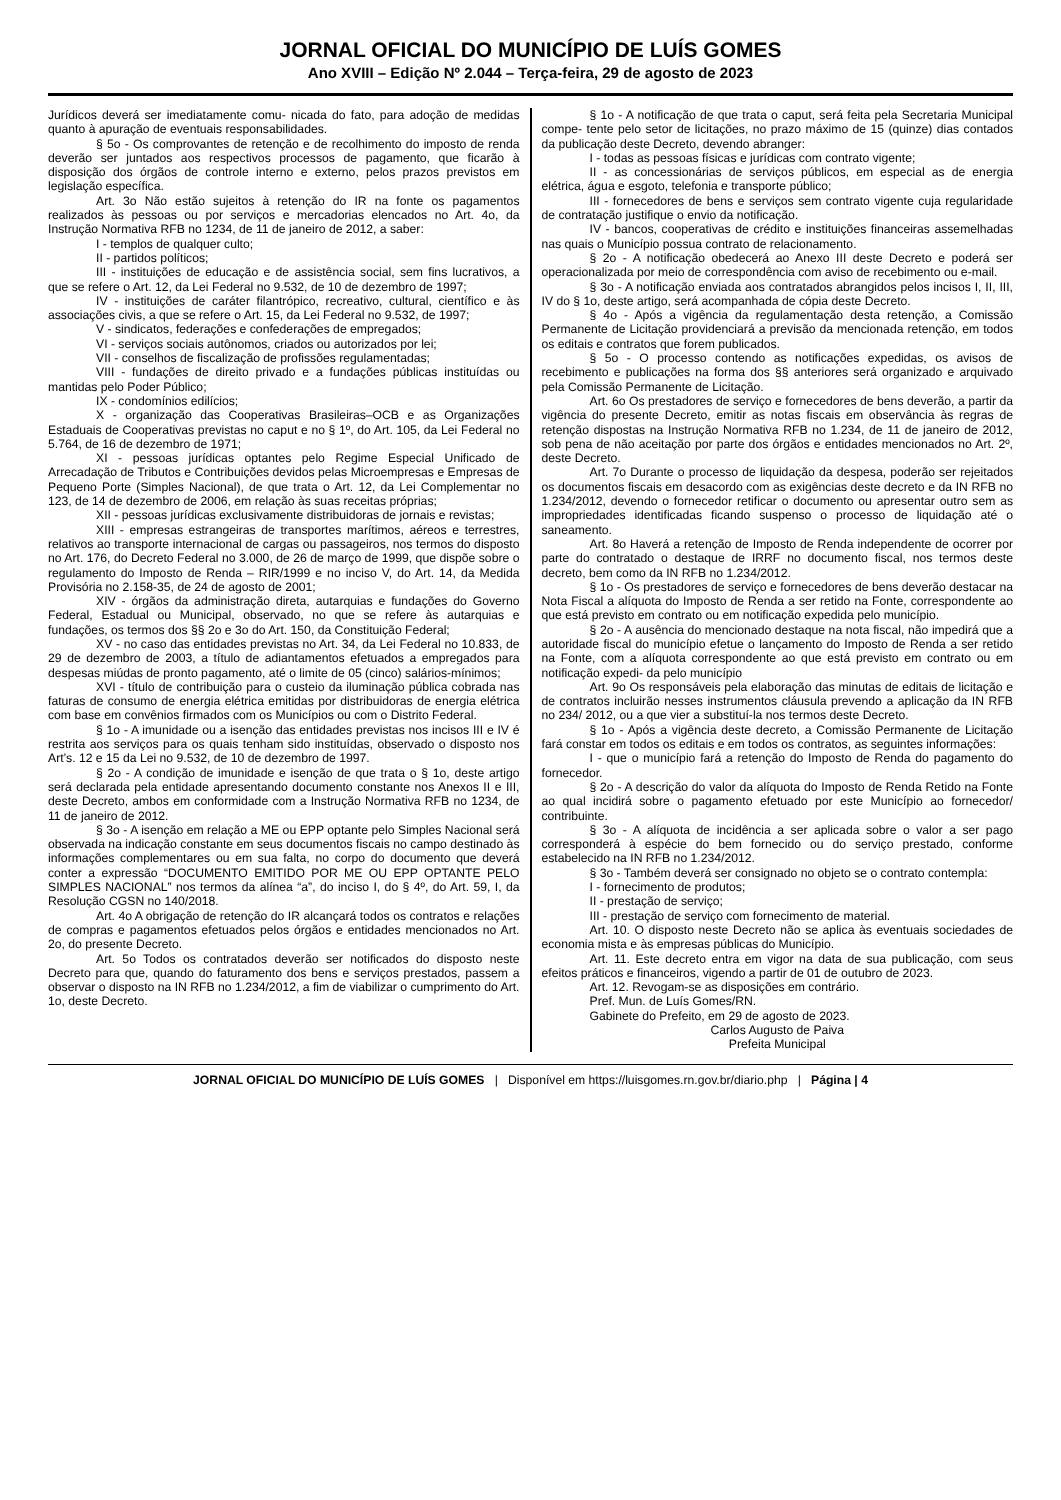JORNAL OFICIAL DO MUNICÍPIO DE LUÍS GOMES
Ano XVIII – Edição Nº 2.044 – Terça-feira, 29 de agosto de 2023
Jurídicos deverá ser imediatamente comu- nicada do fato, para adoção de medidas quanto à apuração de eventuais responsabilidades.
§ 5o - Os comprovantes de retenção e de recolhimento do imposto de renda deverão ser juntados aos respectivos processos de pagamento, que ficarão à disposição dos órgãos de controle interno e externo, pelos prazos previstos em legislação específica.
Art. 3o Não estão sujeitos à retenção do IR na fonte os pagamentos realizados às pessoas ou por serviços e mercadorias elencados no Art. 4o, da Instrução Normativa RFB no 1234, de 11 de janeiro de 2012, a saber:
I - templos de qualquer culto;
II - partidos políticos;
III - instituições de educação e de assistência social, sem fins lucrativos, a que se refere o Art. 12, da Lei Federal no 9.532, de 10 de dezembro de 1997;
IV - instituições de caráter filantrópico, recreativo, cultural, científico e às associações civis, a que se refere o Art. 15, da Lei Federal no 9.532, de 1997;
V - sindicatos, federações e confederações de empregados;
VI - serviços sociais autônomos, criados ou autorizados por lei;
VII - conselhos de fiscalização de profissões regulamentadas;
VIII - fundações de direito privado e a fundações públicas instituídas ou mantidas pelo Poder Público;
IX - condomínios edilícios;
X - organização das Cooperativas Brasileiras–OCB e as Organizações Estaduais de Cooperativas previstas no caput e no § 1º, do Art. 105, da Lei Federal no 5.764, de 16 de dezembro de 1971;
XI - pessoas jurídicas optantes pelo Regime Especial Unificado de Arrecadação de Tributos e Contribuições devidos pelas Microempresas e Empresas de Pequeno Porte (Simples Nacional), de que trata o Art. 12, da Lei Complementar no 123, de 14 de dezembro de 2006, em relação às suas receitas próprias;
XII - pessoas jurídicas exclusivamente distribuidoras de jornais e revistas;
XIII - empresas estrangeiras de transportes marítimos, aéreos e terrestres, relativos ao transporte internacional de cargas ou passageiros, nos termos do disposto no Art. 176, do Decreto Federal no 3.000, de 26 de março de 1999, que dispõe sobre o regulamento do Imposto de Renda – RIR/1999 e no inciso V, do Art. 14, da Medida Provisória no 2.158-35, de 24 de agosto de 2001;
XIV - órgãos da administração direta, autarquias e fundações do Governo Federal, Estadual ou Municipal, observado, no que se refere às autarquias e fundações, os termos dos §§ 2o e 3o do Art. 150, da Constituição Federal;
XV - no caso das entidades previstas no Art. 34, da Lei Federal no 10.833, de 29 de dezembro de 2003, a título de adiantamentos efetuados a empregados para despesas miúdas de pronto pagamento, até o limite de 05 (cinco) salários-mínimos;
XVI - título de contribuição para o custeio da iluminação pública cobrada nas faturas de consumo de energia elétrica emitidas por distribuidoras de energia elétrica com base em convênios firmados com os Municípios ou com o Distrito Federal.
§ 1o - A imunidade ou a isenção das entidades previstas nos incisos III e IV é restrita aos serviços para os quais tenham sido instituídas, observado o disposto nos Art’s. 12 e 15 da Lei no 9.532, de 10 de dezembro de 1997.
§ 2o - A condição de imunidade e isenção de que trata o § 1o, deste artigo será declarada pela entidade apresentando documento constante nos Anexos II e III, deste Decreto, ambos em conformidade com a Instrução Normativa RFB no 1234, de 11 de janeiro de 2012.
§ 3o - A isenção em relação a ME ou EPP optante pelo Simples Nacional será observada na indicação constante em seus documentos fiscais no campo destinado às informações complementares ou em sua falta, no corpo do documento que deverá conter a expressão “DOCUMENTO EMITIDO POR ME OU EPP OPTANTE PELO SIMPLES NACIONAL” nos termos da alínea “a”, do inciso I, do § 4º, do Art. 59, I, da Resolução CGSN no 140/2018.
Art. 4o A obrigação de retenção do IR alcançará todos os contratos e relações de compras e pagamentos efetuados pelos órgãos e entidades mencionados no Art. 2o, do presente Decreto.
Art. 5o Todos os contratados deverão ser notificados do disposto neste Decreto para que, quando do faturamento dos bens e serviços prestados, passem a observar o disposto na IN RFB no 1.234/2012, a fim de viabilizar o cumprimento do Art. 1o, deste Decreto.
§ 1o - A notificação de que trata o caput, será feita pela Secretaria Municipal compe- tente pelo setor de licitações, no prazo máximo de 15 (quinze) dias contados da publicação deste Decreto, devendo abranger:
I - todas as pessoas físicas e jurídicas com contrato vigente;
II - as concessionárias de serviços públicos, em especial as de energia elétrica, água e esgoto, telefonia e transporte público;
III - fornecedores de bens e serviços sem contrato vigente cuja regularidade de contratação justifique o envio da notificação.
IV - bancos, cooperativas de crédito e instituições financeiras assemelhadas nas quais o Município possua contrato de relacionamento.
§ 2o - A notificação obedecerá ao Anexo III deste Decreto e poderá ser operacionalizada por meio de correspondência com aviso de recebimento ou e-mail.
§ 3o - A notificação enviada aos contratados abrangidos pelos incisos I, II, III, IV do § 1o, deste artigo, será acompanhada de cópia deste Decreto.
§ 4o - Após a vigência da regulamentação desta retenção, a Comissão Permanente de Licitação providenciará a previsão da mencionada retenção, em todos os editais e contratos que forem publicados.
§ 5o - O processo contendo as notificações expedidas, os avisos de recebimento e publicações na forma dos §§ anteriores será organizado e arquivado pela Comissão Permanente de Licitação.
Art. 6o Os prestadores de serviço e fornecedores de bens deverão, a partir da vigência do presente Decreto, emitir as notas fiscais em observância às regras de retenção dispostas na Instrução Normativa RFB no 1.234, de 11 de janeiro de 2012, sob pena de não aceitação por parte dos órgãos e entidades mencionados no Art. 2º, deste Decreto.
Art. 7o Durante o processo de liquidação da despesa, poderão ser rejeitados os documentos fiscais em desacordo com as exigências deste decreto e da IN RFB no 1.234/2012, devendo o fornecedor retificar o documento ou apresentar outro sem as impropriedades identificadas ficando suspenso o processo de liquidação até o saneamento.
Art. 8o Haverá a retenção de Imposto de Renda independente de ocorrer por parte do contratado o destaque de IRRF no documento fiscal, nos termos deste decreto, bem como da IN RFB no 1.234/2012.
§ 1o - Os prestadores de serviço e fornecedores de bens deverão destacar na Nota Fiscal a alíquota do Imposto de Renda a ser retido na Fonte, correspondente ao que está previsto em contrato ou em notificação expedida pelo município.
§ 2o - A ausência do mencionado destaque na nota fiscal, não impedirá que a autoridade fiscal do município efetue o lançamento do Imposto de Renda a ser retido na Fonte, com a alíquota correspondente ao que está previsto em contrato ou em notificação expedi- da pelo município
Art. 9o Os responsáveis pela elaboração das minutas de editais de licitação e de contratos incluirão nesses instrumentos cláusula prevendo a aplicação da IN RFB no 234/ 2012, ou a que vier a substituí-la nos termos deste Decreto.
§ 1o - Após a vigência deste decreto, a Comissão Permanente de Licitação fará constar em todos os editais e em todos os contratos, as seguintes informações:
I - que o município fará a retenção do Imposto de Renda do pagamento do fornecedor.
§ 2o - A descrição do valor da alíquota do Imposto de Renda Retido na Fonte ao qual incidirá sobre o pagamento efetuado por este Município ao fornecedor/ contribuinte.
§ 3o - A alíquota de incidência a ser aplicada sobre o valor a ser pago corresponderá à espécie do bem fornecido ou do serviço prestado, conforme estabelecido na IN RFB no 1.234/2012.
§ 3o - Também deverá ser consignado no objeto se o contrato contempla:
I - fornecimento de produtos;
II - prestação de serviço;
III - prestação de serviço com fornecimento de material.
Art. 10. O disposto neste Decreto não se aplica às eventuais sociedades de economia mista e às empresas públicas do Município.
Art. 11. Este decreto entra em vigor na data de sua publicação, com seus efeitos práticos e financeiros, vigendo a partir de 01 de outubro de 2023.
Art. 12. Revogam-se as disposições em contrário.
Pref. Mun. de Luís Gomes/RN.
Gabinete do Prefeito, em 29 de agosto de 2023.
Carlos Augusto de Paiva
Prefeita Municipal
JORNAL OFICIAL DO MUNICÍPIO DE LUÍS GOMES | Disponível em https://luisgomes.rn.gov.br/diario.php | Página | 4